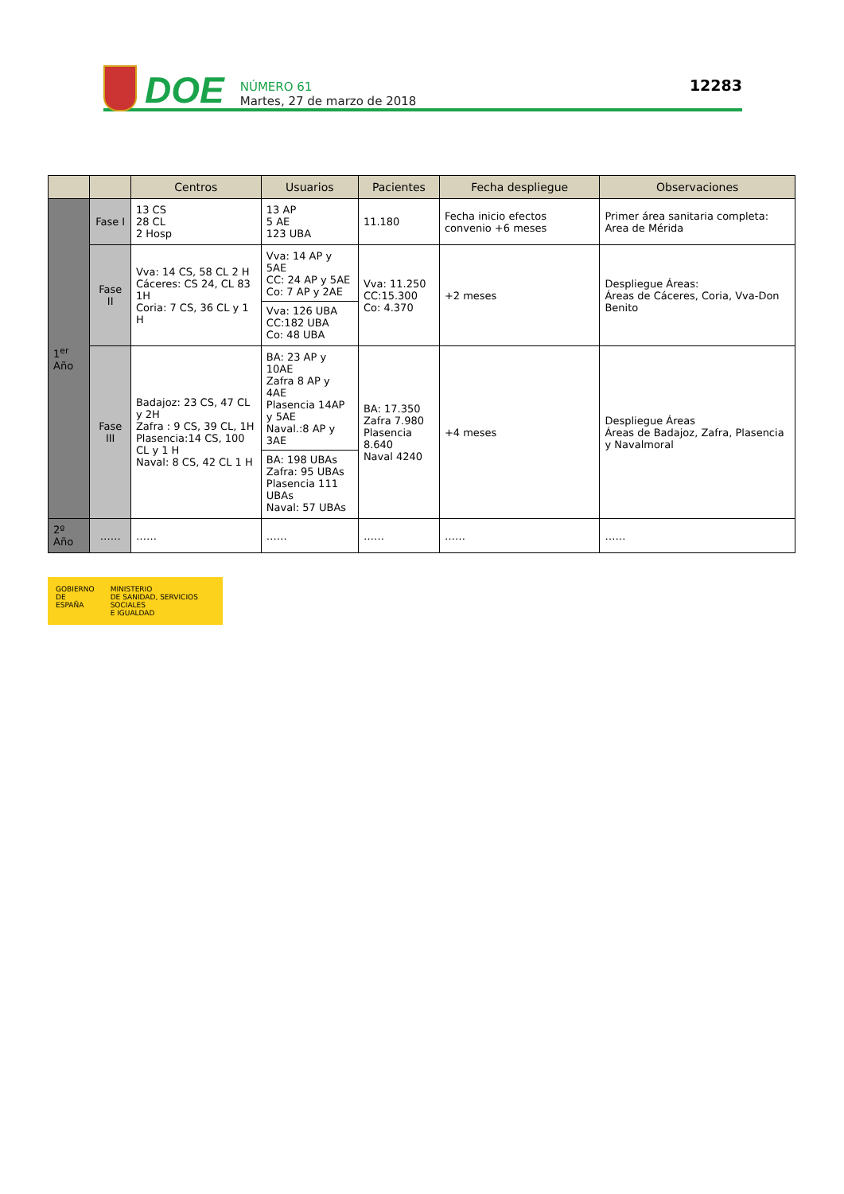DOE
NÚMERO 61
Martes, 27 de marzo de 2018
12283
| | | Centros | Usuarios | Pacientes | Fecha despliegue | Observaciones |
| --- | --- | --- | --- | --- | --- | --- |
| 1<sup>er</sup> Año | Fase I | 13 CS 28 CL 2 Hosp | 13 AP 5 AE 123 UBA | 11.180 | Fecha inicio efectos convenio +6 meses | Primer área sanitaria completa: Area de Mérida |
| | Fase II | Vva: 14 CS, 58 CL 2 H Cáceres: CS 24, CL 83 1H Coria: 7 CS, 36 CL y 1 H | Vva: 14 AP y 5AE CC: 24 AP y 5AE Co: 7 AP y 2AE Vva: 126 UBA CC:182 UBA Co: 48 UBA | Vva: 11.250 CC:15.300 Co: 4.370 | +2 meses | Despliegue Áreas: Áreas de Cáceres, Coria, Vva-Don Benito |
| | Fase III | Badajoz: 23 CS, 47 CL y 2H Zafra : 9 CS, 39 CL, 1H Plasencia:14 CS, 100 CL y 1 H Naval: 8 CS, 42 CL 1 H | BA: 23 AP y 10AE Zafra 8 AP y 4AE Plasencia 14AP y 5AE Naval.:8 AP y 3AE BA: 198 UBAs Zafra: 95 UBAs Plasencia 111 UBAs Naval: 57 UBAs | BA: 17.350 Zafra 7.980 Plasencia 8.640 Naval 4240 | +4 meses | Despliegue Áreas Áreas de Badajoz, Zafra, Plasencia y Navalmoral |
| 2º Año | …… | …… | …… | …… | …… | …… |
GOBIERNO
DE ESPAÑA
MINISTERIO
DE SANIDAD, SERVICIOS SOCIALES
E IGUALDAD